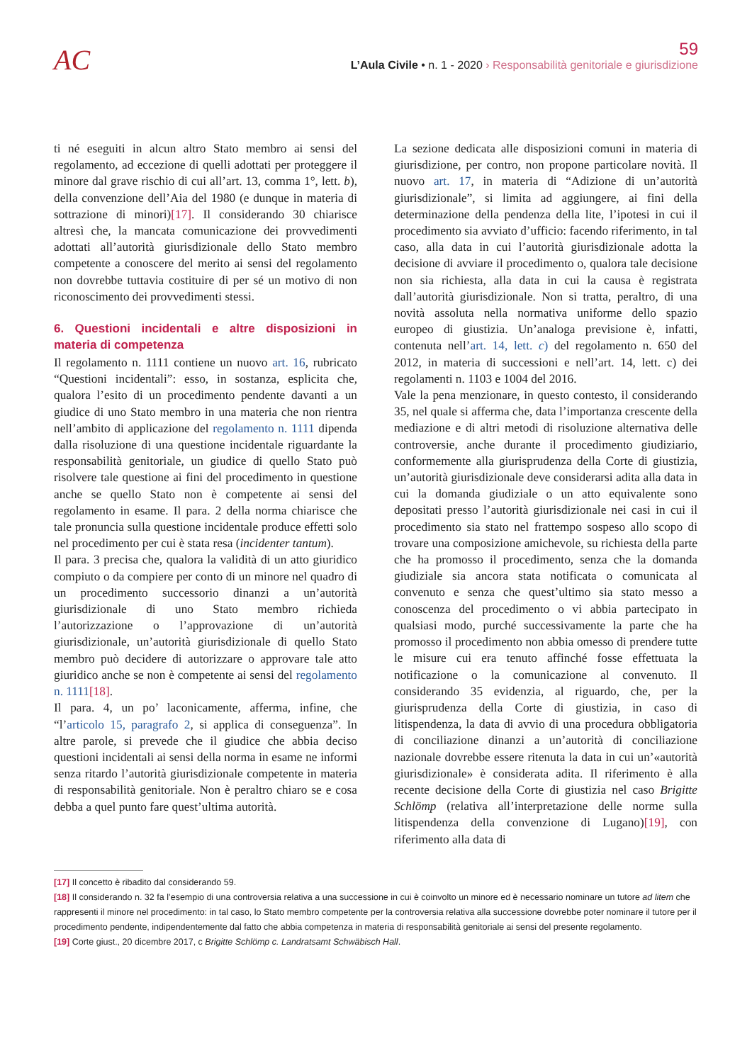AC
59
L’Aula Civile • n. 1 - 2020 › Responsabilità genitoriale e giurisdizione
ti né eseguiti in alcun altro Stato membro ai sensi del regolamento, ad eccezione di quelli adottati per proteggere il minore dal grave rischio di cui all’art. 13, comma 1°, lett. b), della convenzione dell’Aia del 1980 (e dunque in materia di sottrazione di minori)[17]. Il considerando 30 chiarisce altresì che, la mancata comunicazione dei provvedimenti adottati all’autorità giurisdizionale dello Stato membro competente a conoscere del merito ai sensi del regolamento non dovrebbe tuttavia costituire di per sé un motivo di non riconoscimento dei provvedimenti stessi.
6. Questioni incidentali e altre disposizioni in materia di competenza
Il regolamento n. 1111 contiene un nuovo art. 16, rubricato “Questioni incidentali”: esso, in sostanza, esplicita che, qualora l’esito di un procedimento pendente davanti a un giudice di uno Stato membro in una materia che non rientra nell’ambito di applicazione del regolamento n. 1111 dipenda dalla risoluzione di una questione incidentale riguardante la responsabilità genitoriale, un giudice di quello Stato può risolvere tale questione ai fini del procedimento in questione anche se quello Stato non è competente ai sensi del regolamento in esame. Il para. 2 della norma chiarisce che tale pronuncia sulla questione incidentale produce effetti solo nel procedimento per cui è stata resa (incidenter tantum).
Il para. 3 precisa che, qualora la validità di un atto giuridico compiuto o da compiere per conto di un minore nel quadro di un procedimento successorio dinanzi a un’autorità giurisdizionale di uno Stato membro richieda l’autorizzazione o l’approvazione di un’autorità giurisdizionale, un’autorità giurisdizionale di quello Stato membro può decidere di autorizzare o approvare tale atto giuridico anche se non è competente ai sensi del regolamento n. 1111[18].
Il para. 4, un po’ laconicamente, afferma, infine, che “l’articolo 15, paragrafo 2, si applica di conseguenza”. In altre parole, si prevede che il giudice che abbia deciso questioni incidentali ai sensi della norma in esame ne informi senza ritardo l’autorità giurisdizionale competente in materia di responsabilità genitoriale. Non è peraltro chiaro se e cosa debba a quel punto fare quest’ultima autorità.
La sezione dedicata alle disposizioni comuni in materia di giurisdizione, per contro, non propone particolare novità. Il nuovo art. 17, in materia di “Adizione di un’autorità giurisdizionale”, si limita ad aggiungere, ai fini della determinazione della pendenza della lite, l’ipotesi in cui il procedimento sia avviato d’ufficio: facendo riferimento, in tal caso, alla data in cui l’autorità giurisdizionale adotta la decisione di avviare il procedimento o, qualora tale decisione non sia richiesta, alla data in cui la causa è registrata dall’autorità giurisdizionale. Non si tratta, peraltro, di una novità assoluta nella normativa uniforme dello spazio europeo di giustizia. Un’analoga previsione è, infatti, contenuta nell’art. 14, lett. c) del regolamento n. 650 del 2012, in materia di successioni e nell’art. 14, lett. c) dei regolamenti n. 1103 e 1004 del 2016.
Vale la pena menzionare, in questo contesto, il considerando 35, nel quale si afferma che, data l’importanza crescente della mediazione e di altri metodi di risoluzione alternativa delle controversie, anche durante il procedimento giudiziario, conformemente alla giurisprudenza della Corte di giustizia, un’autorità giurisdizionale deve considerarsi adita alla data in cui la domanda giudiziale o un atto equivalente sono depositati presso l’autorità giurisdizionale nei casi in cui il procedimento sia stato nel frattempo sospeso allo scopo di trovare una composizione amichevole, su richiesta della parte che ha promosso il procedimento, senza che la domanda giudiziale sia ancora stata notificata o comunicata al convenuto e senza che quest’ultimo sia stato messo a conoscenza del procedimento o vi abbia partecipato in qualsiasi modo, purché successivamente la parte che ha promosso il procedimento non abbia omesso di prendere tutte le misure cui era tenuto affinché fosse effettuata la notificazione o la comunicazione al convenuto. Il considerando 35 evidenzia, al riguardo, che, per la giurisprudenza della Corte di giustizia, in caso di litispendenza, la data di avvio di una procedura obbligatoria di conciliazione dinanzi a un’autorità di conciliazione nazionale dovrebbe essere ritenuta la data in cui un’«autorità giurisdizionale» è considerata adita. Il riferimento è alla recente decisione della Corte di giustizia nel caso Brigitte Schlömp (relativa all’interpretazione delle norme sulla litispendenza della convenzione di Lugano)[19], con riferimento alla data di
[17] Il concetto è ribadito dal considerando 59.
[18] Il considerando n. 32 fa l’esempio di una controversia relativa a una successione in cui è coinvolto un minore ed è necessario nominare un tutore ad litem che rappresenti il minore nel procedimento: in tal caso, lo Stato membro competente per la controversia relativa alla successione dovrebbe poter nominare il tutore per il procedimento pendente, indipendentemente dal fatto che abbia competenza in materia di responsabilità genitoriale ai sensi del presente regolamento.
[19] Corte giust., 20 dicembre 2017, c Brigitte Schlömp c. Landratsamt Schwäbisch Hall.